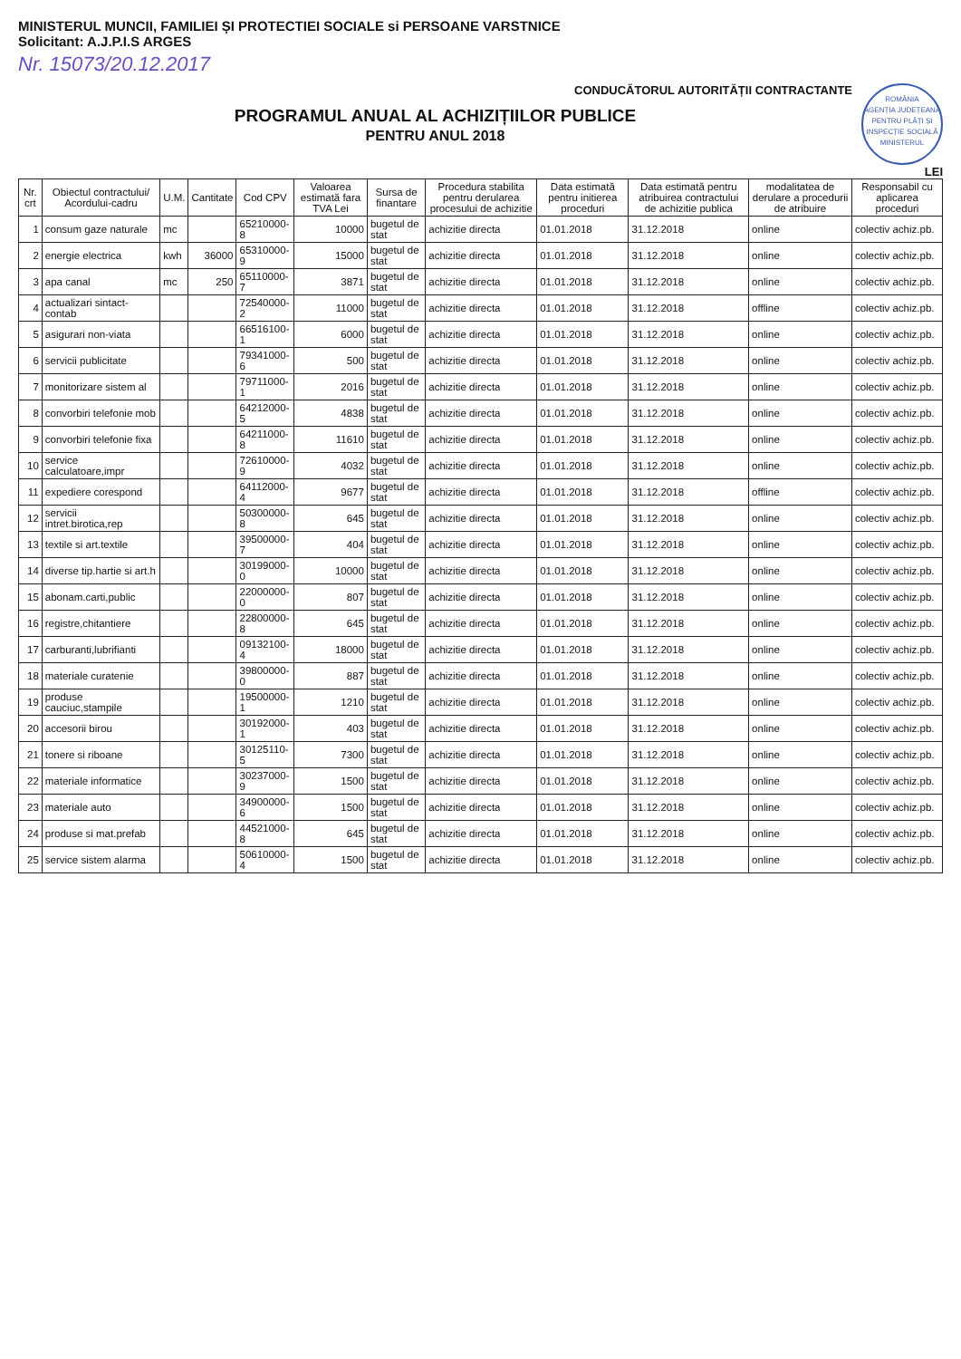MINISTERUL MUNCII, FAMILIEI ȘI PROTECTIEI SOCIALE si PERSOANE VARSTNICE
Solicitant: A.J.P.I.S ARGES
Nr. 15073/20.12.2017
ROMÂNIA
AGENȚIA JUDEȚEANĂ PENTRU PLĂȚI ȘI INSPECȚIE SOCIALĂ
MINISTERUL
CONDUCĂTORUL AUTORITĂȚII CONTRACTANTE
PROGRAMUL ANUAL AL ACHIZIȚIILOR PUBLICE
PENTRU ANUL 2018
LEI
| Nr. crt | Obiectul contractului/ Acordului-cadru | U.M. | Cantitate | Cod CPV | Valoarea estimată fara TVA Lei | Sursa de finantare | Procedura stabilita pentru derularea procesului de achizitie | Data estimată pentru initierea proceduri | Data estimată pentru atribuirea contractului de achizitie publica | modalitatea de derulare a procedurii de atribuire | Responsabil cu aplicarea proceduri |
| --- | --- | --- | --- | --- | --- | --- | --- | --- | --- | --- | --- |
| 1 | consum gaze naturale | mc | | 65210000-8 | 10000 | bugetul de stat | achizitie directa | 01.01.2018 | 31.12.2018 | online | colectiv achiz.pb. |
| 2 | energie electrica | kwh | 36000 | 65310000-9 | 15000 | bugetul de stat | achizitie directa | 01.01.2018 | 31.12.2018 | online | colectiv achiz.pb. |
| 3 | apa canal | mc | 250 | 65110000-7 | 3871 | bugetul de stat | achizitie directa | 01.01.2018 | 31.12.2018 | online | colectiv achiz.pb. |
| 4 | actualizari sintact-contab | | | 72540000-2 | 11000 | bugetul de stat | achizitie directa | 01.01.2018 | 31.12.2018 | offline | colectiv achiz.pb. |
| 5 | asigurari non-viata | | | 66516100-1 | 6000 | bugetul de stat | achizitie directa | 01.01.2018 | 31.12.2018 | online | colectiv achiz.pb. |
| 6 | servicii publicitate | | | 79341000-6 | 500 | bugetul de stat | achizitie directa | 01.01.2018 | 31.12.2018 | online | colectiv achiz.pb. |
| 7 | monitorizare sistem al | | | 79711000-1 | 2016 | bugetul de stat | achizitie directa | 01.01.2018 | 31.12.2018 | online | colectiv achiz.pb. |
| 8 | convorbiri telefonie mob | | | 64212000-5 | 4838 | bugetul de stat | achizitie directa | 01.01.2018 | 31.12.2018 | online | colectiv achiz.pb. |
| 9 | convorbiri telefonie fixa | | | 64211000-8 | 11610 | bugetul de stat | achizitie directa | 01.01.2018 | 31.12.2018 | online | colectiv achiz.pb. |
| 10 | service calculatoare,impr | | | 72610000-9 | 4032 | bugetul de stat | achizitie directa | 01.01.2018 | 31.12.2018 | online | colectiv achiz.pb. |
| 11 | expediere corespond | | | 64112000-4 | 9677 | bugetul de stat | achizitie directa | 01.01.2018 | 31.12.2018 | offline | colectiv achiz.pb. |
| 12 | servicii intret.birotica,rep | | | 50300000-8 | 645 | bugetul de stat | achizitie directa | 01.01.2018 | 31.12.2018 | online | colectiv achiz.pb. |
| 13 | textile si art.textile | | | 39500000-7 | 404 | bugetul de stat | achizitie directa | 01.01.2018 | 31.12.2018 | online | colectiv achiz.pb. |
| 14 | diverse tip.hartie si art.h | | | 30199000-0 | 10000 | bugetul de stat | achizitie directa | 01.01.2018 | 31.12.2018 | online | colectiv achiz.pb. |
| 15 | abonam.carti,public | | | 22000000-0 | 807 | bugetul de stat | achizitie directa | 01.01.2018 | 31.12.2018 | online | colectiv achiz.pb. |
| 16 | registre,chitantiere | | | 22800000-8 | 645 | bugetul de stat | achizitie directa | 01.01.2018 | 31.12.2018 | online | colectiv achiz.pb. |
| 17 | carburanti,lubrifianti | | | 09132100-4 | 18000 | bugetul de stat | achizitie directa | 01.01.2018 | 31.12.2018 | online | colectiv achiz.pb. |
| 18 | materiale curatenie | | | 39800000-0 | 887 | bugetul de stat | achizitie directa | 01.01.2018 | 31.12.2018 | online | colectiv achiz.pb. |
| 19 | produse cauciuc,stampile | | | 19500000-1 | 1210 | bugetul de stat | achizitie directa | 01.01.2018 | 31.12.2018 | online | colectiv achiz.pb. |
| 20 | accesorii birou | | | 30192000-1 | 403 | bugetul de stat | achizitie directa | 01.01.2018 | 31.12.2018 | online | colectiv achiz.pb. |
| 21 | tonere si riboane | | | 30125110-5 | 7300 | bugetul de stat | achizitie directa | 01.01.2018 | 31.12.2018 | online | colectiv achiz.pb. |
| 22 | materiale informatice | | | 30237000-9 | 1500 | bugetul de stat | achizitie directa | 01.01.2018 | 31.12.2018 | online | colectiv achiz.pb. |
| 23 | materiale auto | | | 34900000-6 | 1500 | bugetul de stat | achizitie directa | 01.01.2018 | 31.12.2018 | online | colectiv achiz.pb. |
| 24 | produse si mat.prefab | | | 44521000-8 | 645 | bugetul de stat | achizitie directa | 01.01.2018 | 31.12.2018 | online | colectiv achiz.pb. |
| 25 | service sistem alarma | | | 50610000-4 | 1500 | bugetul de stat | achizitie directa | 01.01.2018 | 31.12.2018 | online | colectiv achiz.pb. |